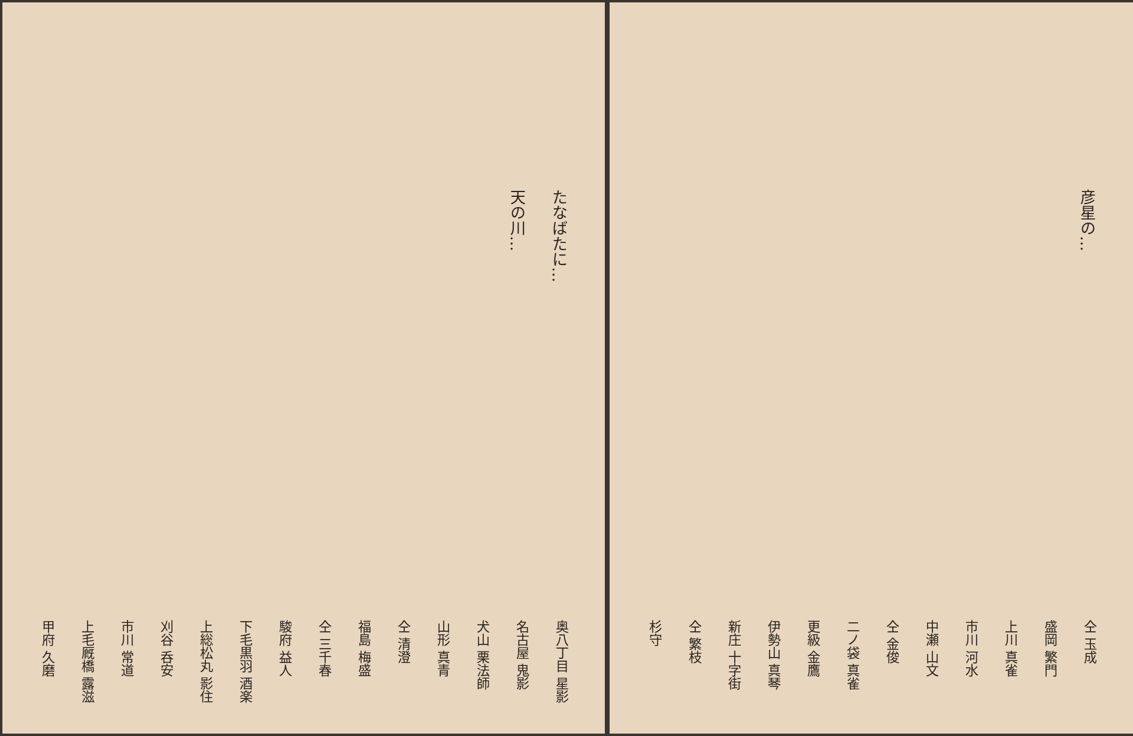たなばたに…
天の川…
奥八丁目 星影
名古屋 鬼影
犬山 栗法師
山形 真青
仝 清澄
福島 梅盛
仝 三千春
駿府 益人
下毛黒羽 酒楽
上総松丸 影住
刈谷 呑安
市川 常道
上毛厩橋 露滋
甲府 久磨
彦星の…
仝 玉成
盛岡 繁門
上川 真雀
市川 河水
中瀬 山文
仝 金俊
二ノ袋 真雀
更級 金鷹
伊勢山 真琴
新庄 十字街
仝 繁枝
杉守